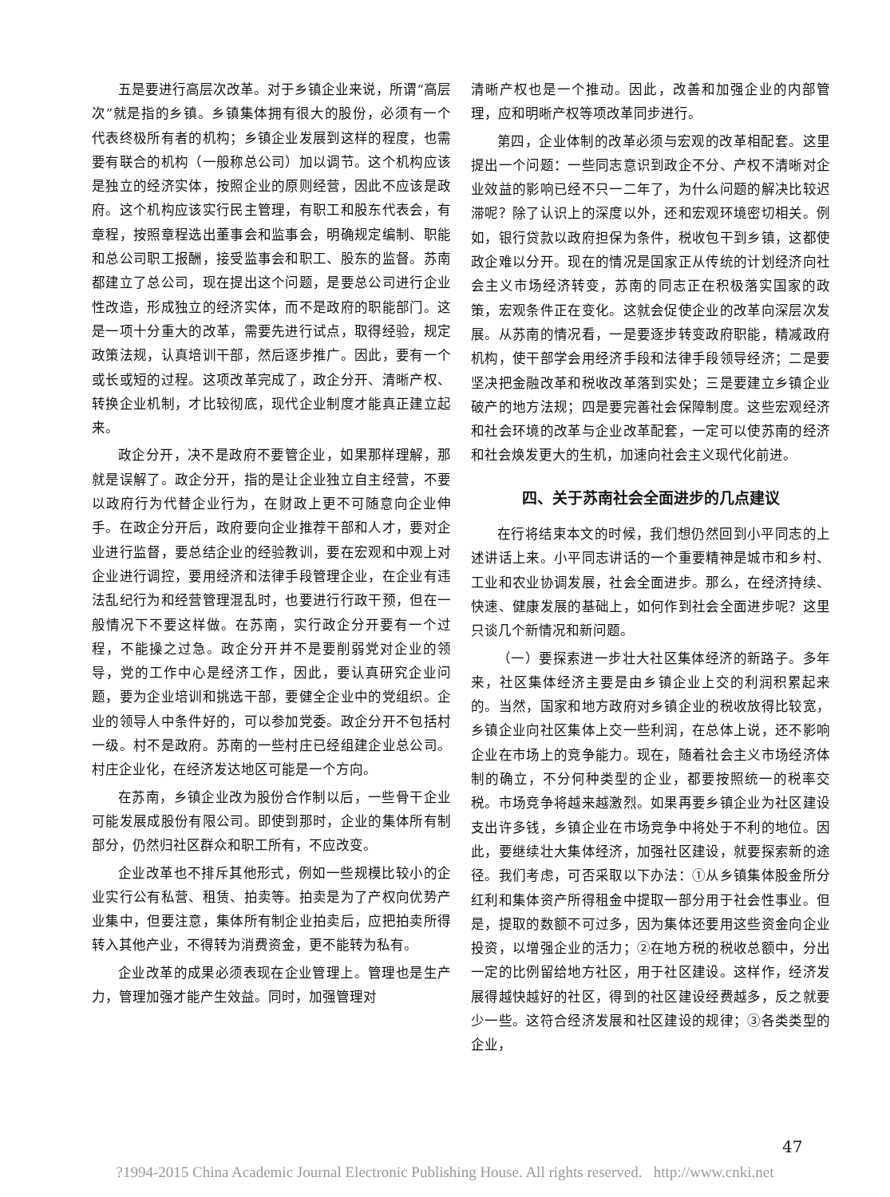五是要进行高层次改革。对于乡镇企业来说，所谓“高层次”就是指的乡镇。乡镇集体拥有很大的股份，必须有一个代表终极所有者的机构；乡镇企业发展到这样的程度，也需要有联合的机构（一般称总公司）加以调节。这个机构应该是独立的经济实体，按照企业的原则经营，因此不应该是政府。这个机构应该实行民主管理，有职工和股东代表会，有章程，按照章程选出董事会和监事会，明确规定编制、职能和总公司职工报酬，接受监事会和职工、股东的监督。苏南都建立了总公司，现在提出这个问题，是要总公司进行企业性改造，形成独立的经济实体，而不是政府的职能部门。这是一项十分重大的改革，需要先进行试点，取得经验，规定政策法规，认真培训干部，然后逐步推广。因此，要有一个或长或短的过程。这项改革完成了，政企分开、清晰产权、转换企业机制，才比较彻底，现代企业制度才能真正建立起来。
政企分开，决不是政府不要管企业，如果那样理解，那就是误解了。政企分开，指的是让企业独立自主经营，不要以政府行为代替企业行为，在财政上更不可随意向企业伸手。在政企分开后，政府要向企业推荐干部和人才，要对企业进行监督，要总结企业的经验教训，要在宏观和中观上对企业进行调控，要用经济和法律手段管理企业，在企业有违法乱纪行为和经营管理混乱时，也要进行行政干预，但在一般情况下不要这样做。在苏南，实行政企分开要有一个过程，不能操之过急。政企分开并不是要削弱党对企业的领导，党的工作中心是经济工作，因此，要认真研究企业问题，要为企业培训和挑选干部，要健全企业中的党组织。企业的领导人中条件好的，可以参加党委。政企分开不包括村一级。村不是政府。苏南的一些村庄已经组建企业总公司。村庄企业化，在经济发达地区可能是一个方向。
在苏南，乡镇企业改为股份合作制以后，一些骨干企业可能发展成股份有限公司。即使到那时，企业的集体所有制部分，仍然归社区群众和职工所有，不应改变。
企业改革也不排斥其他形式，例如一些规模比较小的企业实行公有私营、租赁、拍卖等。拍卖是为了产权向优势产业集中，但要注意，集体所有制企业拍卖后，应把拍卖所得转入其他产业，不得转为消费资金，更不能转为私有。
企业改革的成果必须表现在企业管理上。管理也是生产力，管理加强才能产生效益。同时，加强管理对
清晰产权也是一个推动。因此，改善和加强企业的内部管理，应和明晰产权等项改革同步进行。
第四，企业体制的改革必须与宏观的改革相配套。这里提出一个问题：一些同志意识到政企不分、产权不清晰对企业效益的影响已经不只一二年了，为什么问题的解决比较迟滞呢？除了认识上的深度以外，还和宏观环境密切相关。例如，银行贷款以政府担保为条件，税收包干到乡镇，这都使政企难以分开。现在的情况是国家正从传统的计划经济向社会主义市场经济转变，苏南的同志正在积极落实国家的政策，宏观条件正在变化。这就会促使企业的改革向深层次发展。从苏南的情况看，一是要逐步转变政府职能，精减政府机构，使干部学会用经济手段和法律手段领导经济；二是要坚决把金融改革和税收改革落到实处；三是要建立乡镇企业破产的地方法规；四是要完善社会保障制度。这些宏观经济和社会环境的改革与企业改革配套，一定可以使苏南的经济和社会焕发更大的生机，加速向社会主义现代化前进。
四、关于苏南社会全面进步的几点建议
在行将结束本文的时候，我们想仍然回到小平同志的上述讲话上来。小平同志讲话的一个重要精神是城市和乡村、工业和农业协调发展，社会全面进步。那么，在经济持续、快速、健康发展的基础上，如何作到社会全面进步呢？这里只谈几个新情况和新问题。
（一）要探索进一步壮大社区集体经济的新路子。多年来，社区集体经济主要是由乡镇企业上交的利润积累起来的。当然，国家和地方政府对乡镇企业的税收放得比较宽，乡镇企业向社区集体上交一些利润，在总体上说，还不影响企业在市场上的竞争能力。现在，随着社会主义市场经济体制的确立，不分何种类型的企业，都要按照统一的税率交税。市场竞争将越来越激烈。如果再要乡镇企业为社区建设支出许多钱，乡镇企业在市场竞争中将处于不利的地位。因此，要继续壮大集体经济，加强社区建设，就要探索新的途径。我们考虑，可否采取以下办法：①从乡镇集体股金所分红利和集体资产所得租金中提取一部分用于社会性事业。但是，提取的数额不可过多，因为集体还要用这些资金向企业投资，以增强企业的活力；②在地方税的税收总额中，分出一定的比例留给地方社区，用于社区建设。这样作，经济发展得越快越好的社区，得到的社区建设经费越多，反之就要少一些。这符合经济发展和社区建设的规律；③各类类型的企业，
47
?1994-2015 China Academic Journal Electronic Publishing House. All rights reserved. http://www.cnki.net